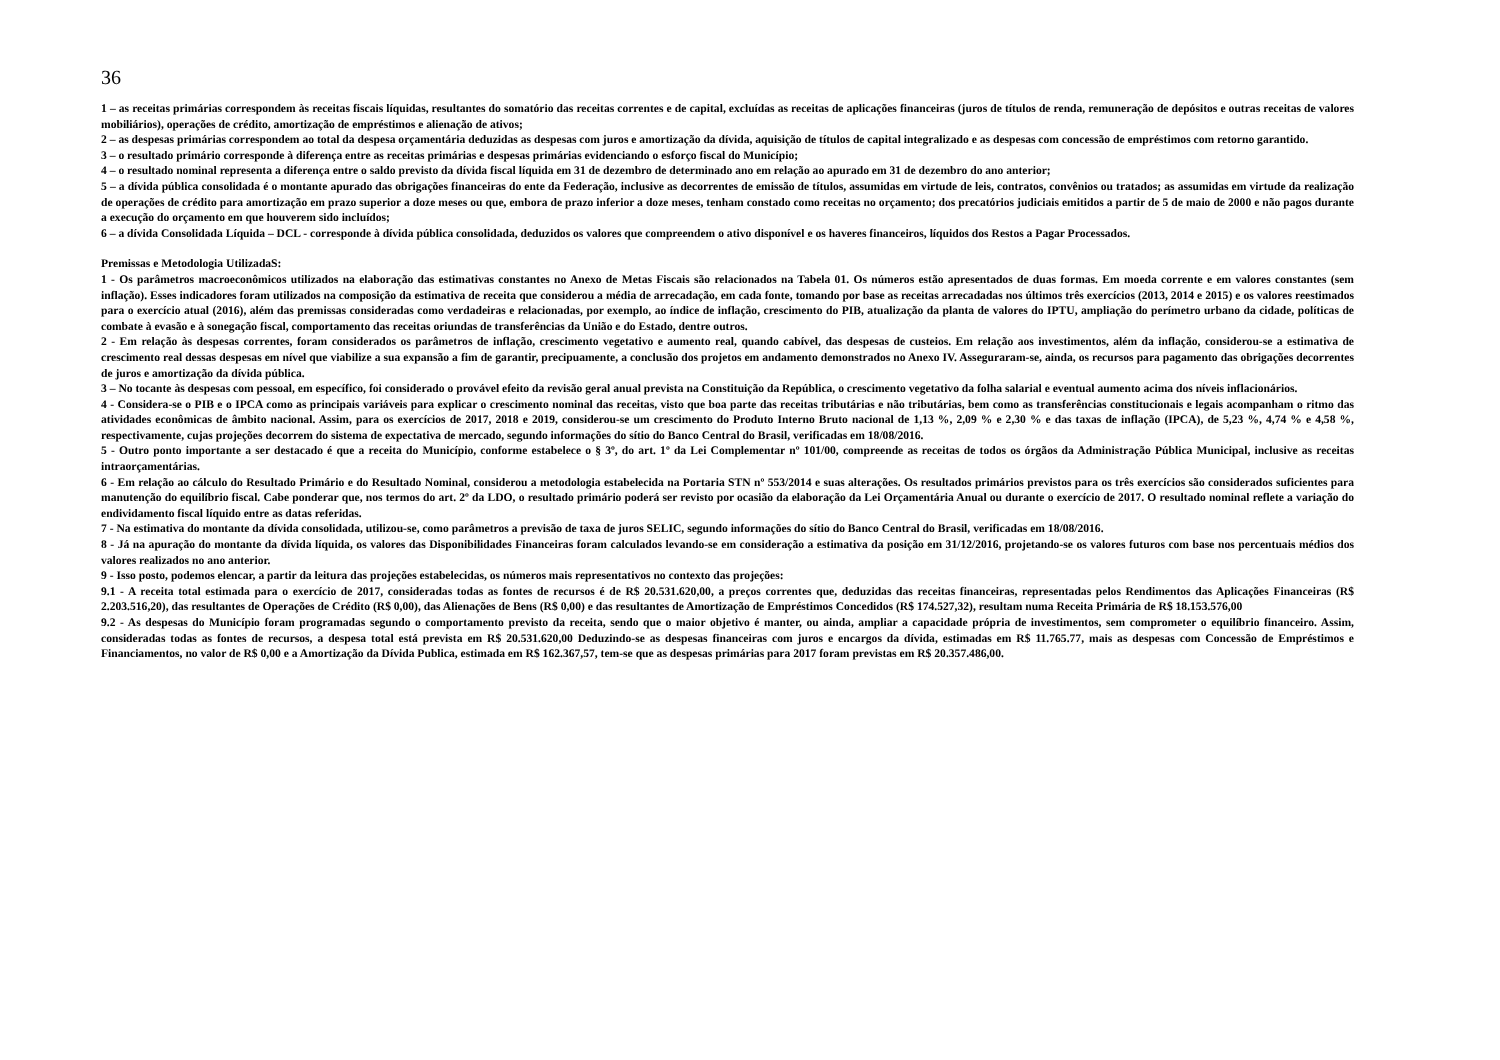36
1 – as receitas primárias correspondem às receitas fiscais líquidas, resultantes do somatório das receitas correntes e de capital, excluídas as receitas de aplicações financeiras (juros de títulos de renda, remuneração de depósitos e outras receitas de valores mobiliários), operações de crédito, amortização de empréstimos e alienação de ativos;
2 – as despesas primárias correspondem ao total da despesa orçamentária deduzidas as despesas com juros e amortização da dívida, aquisição de títulos de capital integralizado e as despesas com concessão de empréstimos com retorno garantido.
3 – o resultado primário corresponde à diferença entre as receitas primárias e despesas primárias evidenciando o esforço fiscal do Município;
4 – o resultado nominal representa a diferença entre o saldo previsto da dívida fiscal líquida em 31 de dezembro de determinado ano em relação ao apurado em 31 de dezembro do ano anterior;
5 – a dívida pública consolidada é o montante apurado das obrigações financeiras do ente da Federação, inclusive as decorrentes de emissão de títulos, assumidas em virtude de leis, contratos, convênios ou tratados; as assumidas em virtude da realização de operações de crédito para amortização em prazo superior a doze meses ou que, embora de prazo inferior a doze meses, tenham constado como receitas no orçamento; dos precatórios judiciais emitidos a partir de 5 de maio de 2000 e não pagos durante a execução do orçamento em que houverem sido incluídos;
6 – a dívida Consolidada Líquida – DCL - corresponde à dívida pública consolidada, deduzidos os valores que compreendem o ativo disponível e os haveres financeiros, líquidos dos Restos a Pagar Processados.
Premissas e Metodologia UtilizadaS:
1 - Os parâmetros macroeconômicos utilizados na elaboração das estimativas constantes no Anexo de Metas Fiscais são relacionados na Tabela 01. Os números estão apresentados de duas formas. Em moeda corrente e em valores constantes (sem inflação). Esses indicadores foram utilizados na composição da estimativa de receita que considerou a média de arrecadação, em cada fonte, tomando por base as receitas arrecadadas nos últimos três exercícios (2013, 2014 e 2015) e os valores reestimados para o exercício atual (2016), além das premissas consideradas como verdadeiras e relacionadas, por exemplo, ao índice de inflação, crescimento do PIB, atualização da planta de valores do IPTU, ampliação do perímetro urbano da cidade, políticas de combate à evasão e à sonegação fiscal, comportamento das receitas oriundas de transferências da União e do Estado, dentre outros.
2 - Em relação às despesas correntes, foram considerados os parâmetros de inflação, crescimento vegetativo e aumento real, quando cabível, das despesas de custeios. Em relação aos investimentos, além da inflação, considerou-se a estimativa de crescimento real dessas despesas em nível que viabilize a sua expansão a fim de garantir, precipuamente, a conclusão dos projetos em andamento demonstrados no Anexo IV. Asseguraram-se, ainda, os recursos para pagamento das obrigações decorrentes de juros e amortização da dívida pública.
3 – No tocante às despesas com pessoal, em específico, foi considerado o provável efeito da revisão geral anual prevista na Constituição da República, o crescimento vegetativo da folha salarial e eventual aumento acima dos níveis inflacionários.
4 - Considera-se o PIB e o IPCA como as principais variáveis para explicar o crescimento nominal das receitas, visto que boa parte das receitas tributárias e não tributárias, bem como as transferências constitucionais e legais acompanham o ritmo das atividades econômicas de âmbito nacional. Assim, para os exercícios de 2017, 2018 e 2019, considerou-se um crescimento do Produto Interno Bruto nacional de 1,13 %, 2,09 % e 2,30 % e das taxas de inflação (IPCA), de 5,23 %, 4,74 % e 4,58 %, respectivamente, cujas projeções decorrem do sistema de expectativa de mercado, segundo informações do sítio do Banco Central do Brasil, verificadas em 18/08/2016.
5 - Outro ponto importante a ser destacado é que a receita do Município, conforme estabelece o § 3º, do art. 1º da Lei Complementar nº 101/00, compreende as receitas de todos os órgãos da Administração Pública Municipal, inclusive as receitas intraorçamentárias.
6 - Em relação ao cálculo do Resultado Primário e do Resultado Nominal, considerou a metodologia estabelecida na Portaria STN nº 553/2014 e suas alterações. Os resultados primários previstos para os três exercícios são considerados suficientes para manutenção do equilíbrio fiscal. Cabe ponderar que, nos termos do art. 2º da LDO, o resultado primário poderá ser revisto por ocasião da elaboração da Lei Orçamentária Anual ou durante o exercício de 2017. O resultado nominal reflete a variação do endividamento fiscal líquido entre as datas referidas.
7 - Na estimativa do montante da dívida consolidada, utilizou-se, como parâmetros a previsão de taxa de juros SELIC, segundo informações do sítio do Banco Central do Brasil, verificadas em 18/08/2016.
8 - Já na apuração do montante da dívida líquida, os valores das Disponibilidades Financeiras foram calculados levando-se em consideração a estimativa da posição em 31/12/2016, projetando-se os valores futuros com base nos percentuais médios dos valores realizados no ano anterior.
9 - Isso posto, podemos elencar, a partir da leitura das projeções estabelecidas, os números mais representativos no contexto das projeções:
9.1 - A receita total estimada para o exercício de 2017, consideradas todas as fontes de recursos é de R$ 20.531.620,00, a preços correntes que, deduzidas das receitas financeiras, representadas pelos Rendimentos das Aplicações Financeiras (R$ 2.203.516,20), das resultantes de Operações de Crédito (R$ 0,00), das Alienações de Bens (R$ 0,00) e das resultantes de Amortização de Empréstimos Concedidos (R$ 174.527,32), resultam numa Receita Primária de R$ 18.153.576,00
9.2 - As despesas do Município foram programadas segundo o comportamento previsto da receita, sendo que o maior objetivo é manter, ou ainda, ampliar a capacidade própria de investimentos, sem comprometer o equilíbrio financeiro. Assim, consideradas todas as fontes de recursos, a despesa total está prevista em R$ 20.531.620,00 Deduzindo-se as despesas financeiras com juros e encargos da dívida, estimadas em R$ 11.765.77, mais as despesas com Concessão de Empréstimos e Financiamentos, no valor de R$ 0,00 e a Amortização da Dívida Publica, estimada em R$ 162.367,57, tem-se que as despesas primárias para 2017 foram previstas em R$ 20.357.486,00.